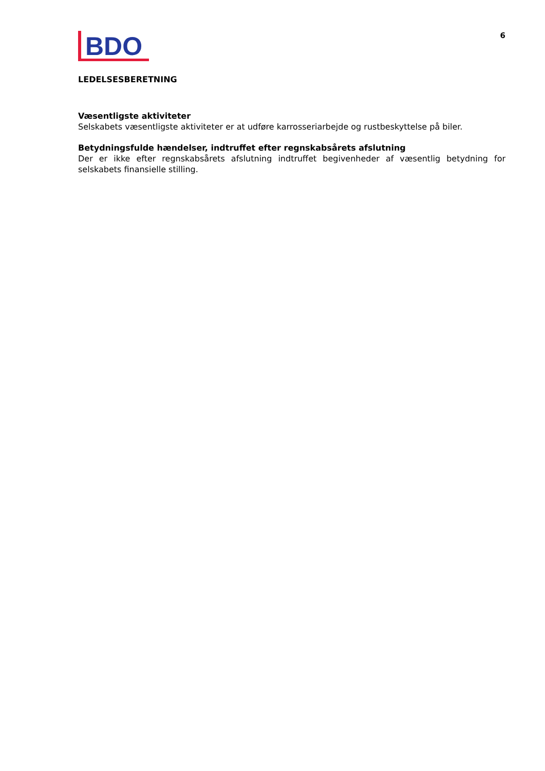BDO
6
LEDELSESBERETNING
Væsentligste aktiviteter
Selskabets væsentligste aktiviteter er at udføre karrosseriarbejde og rustbeskyttelse på biler.
Betydningsfulde hændelser, indtruffet efter regnskabsårets afslutning
Der er ikke efter regnskabsårets afslutning indtruffet begivenheder af væsentlig betydning for selskabets finansielle stilling.